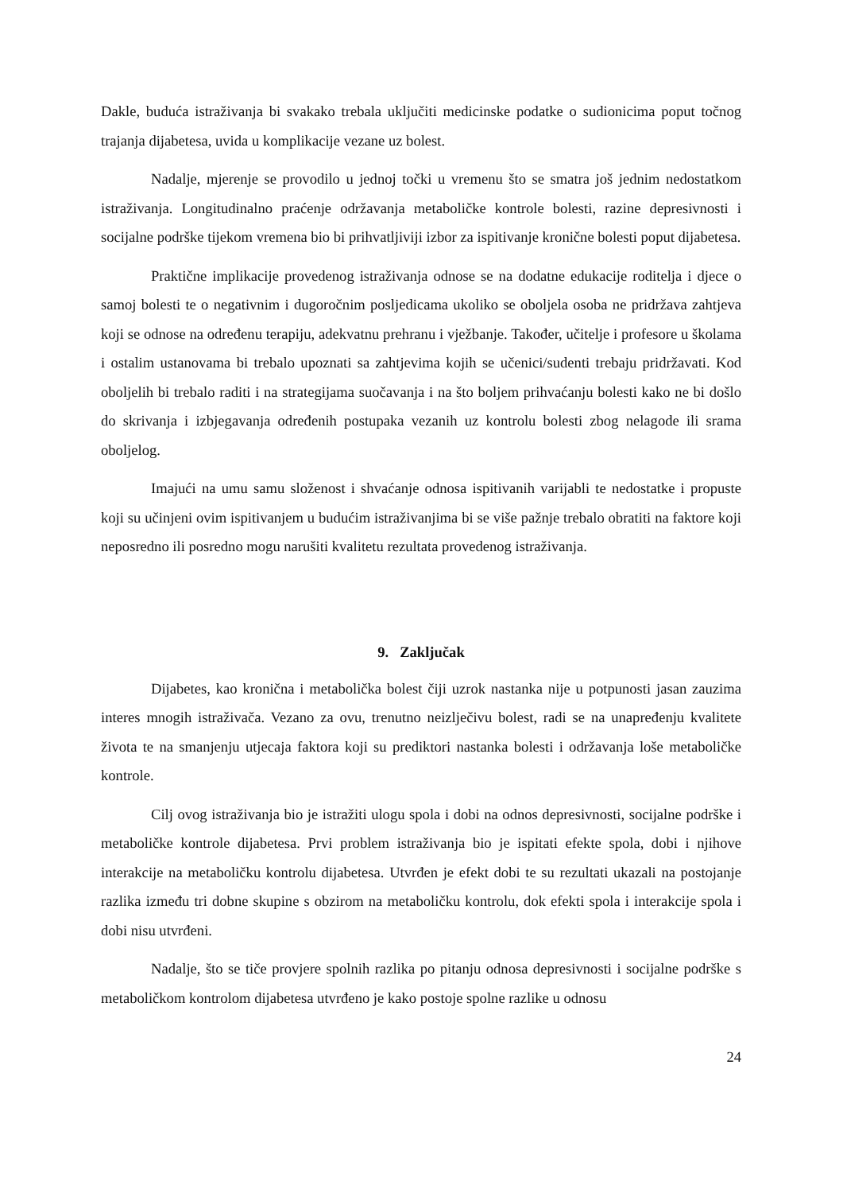Dakle, buduća istraživanja bi svakako trebala uključiti medicinske podatke o sudionicima poput točnog trajanja dijabetesa, uvida u komplikacije vezane uz bolest.
Nadalje, mjerenje se provodilo u jednoj točki u vremenu što se smatra još jednim nedostatkom istraživanja. Longitudinalno praćenje održavanja metaboličke kontrole bolesti, razine depresivnosti i socijalne podrške tijekom vremena bio bi prihvatljiviji izbor za ispitivanje kronične bolesti poput dijabetesa.
Praktične implikacije provedenog istraživanja odnose se na dodatne edukacije roditelja i djece o samoj bolesti te o negativnim i dugoročnim posljedicama ukoliko se oboljela osoba ne pridržava zahtjeva koji se odnose na određenu terapiju, adekvatnu prehranu i vježbanje. Također, učitelje i profesore u školama i ostalim ustanovama bi trebalo upoznati sa zahtjevima kojih se učenici/sudenti trebaju pridržavati. Kod oboljelih bi trebalo raditi i na strategijama suočavanja i na što boljem prihvaćanju bolesti kako ne bi došlo do skrivanja i izbjegavanja određenih postupaka vezanih uz kontrolu bolesti zbog nelagode ili srama oboljelog.
Imajući na umu samu složenost i shvaćanje odnosa ispitivanih varijabli te nedostatke i propuste koji su učinjeni ovim ispitivanjem u budućim istraživanjima bi se više pažnje trebalo obratiti na faktore koji neposredno ili posredno mogu narušiti kvalitetu rezultata provedenog istraživanja.
9. Zaključak
Dijabetes, kao kronična i metabolička bolest čiji uzrok nastanka nije u potpunosti jasan zauzima interes mnogih istraživača. Vezano za ovu, trenutno neizlječivu bolest, radi se na unapređenju kvalitete života te na smanjenju utjecaja faktora koji su prediktori nastanka bolesti i održavanja loše metaboličke kontrole.
Cilj ovog istraživanja bio je istražiti ulogu spola i dobi na odnos depresivnosti, socijalne podrške i metaboličke kontrole dijabetesa. Prvi problem istraživanja bio je ispitati efekte spola, dobi i njihove interakcije na metaboličku kontrolu dijabetesa. Utvrđen je efekt dobi te su rezultati ukazali na postojanje razlika između tri dobne skupine s obzirom na metaboličku kontrolu, dok efekti spola i interakcije spola i dobi nisu utvrđeni.
Nadalje, što se tiče provjere spolnih razlika po pitanju odnosa depresivnosti i socijalne podrške s metaboličkom kontrolom dijabetesa utvrđeno je kako postoje spolne razlike u odnosu
24